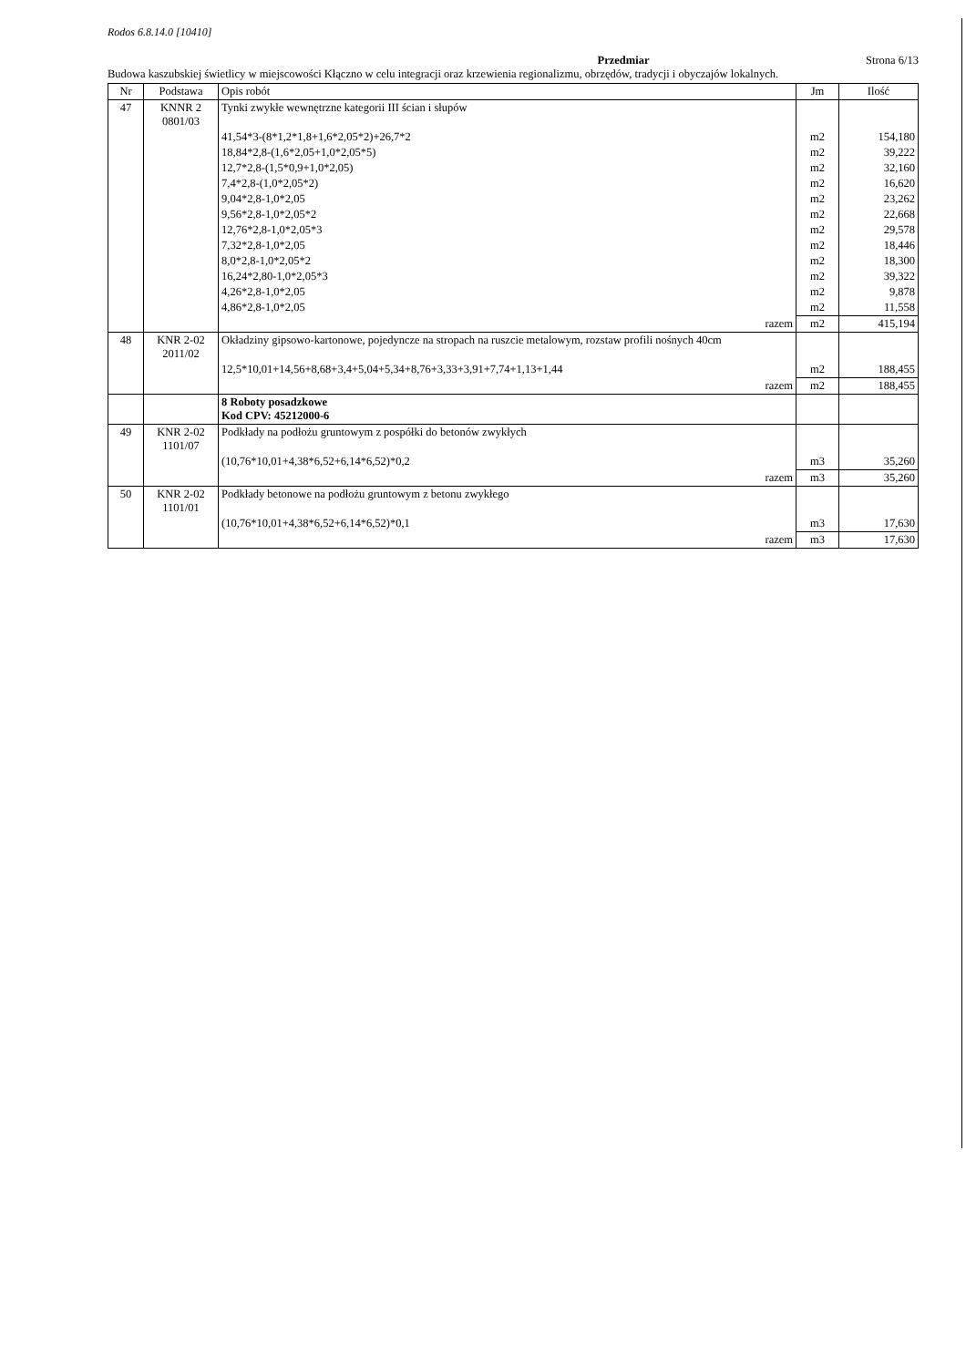Rodos 6.8.14.0 [10410]
Przedmiar Strona 6/13
Budowa kaszubskiej świetlicy w miejscowości Kłączno w celu integracji oraz krzewienia regionalizmu, obrzędów, tradycji i obyczajów lokalnych.
| Nr | Podstawa | Opis robót | Jm | Ilość |
| --- | --- | --- | --- | --- |
| 47 | KNNR 2 0801/03 | Tynki zwykłe wewnętrzne kategorii III ścian i słupów | | |
| | | 41,54*3-(8*1,2*1,8+1,6*2,05*2)+26,7*2 | m2 | 154,180 |
| | | 18,84*2,8-(1,6*2,05+1,0*2,05*5) | m2 | 39,222 |
| | | 12,7*2,8-(1,5*0,9+1,0*2,05) | m2 | 32,160 |
| | | 7,4*2,8-(1,0*2,05*2) | m2 | 16,620 |
| | | 9,04*2,8-1,0*2,05 | m2 | 23,262 |
| | | 9,56*2,8-1,0*2,05*2 | m2 | 22,668 |
| | | 12,76*2,8-1,0*2,05*3 | m2 | 29,578 |
| | | 7,32*2,8-1,0*2,05 | m2 | 18,446 |
| | | 8,0*2,8-1,0*2,05*2 | m2 | 18,300 |
| | | 16,24*2,80-1,0*2,05*3 | m2 | 39,322 |
| | | 4,26*2,8-1,0*2,05 | m2 | 9,878 |
| | | 4,86*2,8-1,0*2,05 | m2 | 11,558 |
| | | razem | m2 | 415,194 |
| 48 | KNR 2-02 2011/02 | Okładziny gipsowo-kartonowe, pojedyncze na stropach na ruszcie metalowym, rozstaw profili nośnych 40cm | | |
| | | 12,5*10,01+14,56+8,68+3,4+5,04+5,34+8,76+3,33+3,91+7,74+1,13+1,44 | m2 | 188,455 |
| | | razem | m2 | 188,455 |
| | | 8 Roboty posadzkowe Kod CPV: 45212000-6 | | |
| 49 | KNR 2-02 1101/07 | Podkłady na podłożu gruntowym z pospółki do betonów zwykłych | | |
| | | (10,76*10,01+4,38*6,52+6,14*6,52)*0,2 | m3 | 35,260 |
| | | razem | m3 | 35,260 |
| 50 | KNR 2-02 1101/01 | Podkłady betonowe na podłożu gruntowym z betonu zwykłego | | |
| | | (10,76*10,01+4,38*6,52+6,14*6,52)*0,1 | m3 | 17,630 |
| | | razem | m3 | 17,630 |